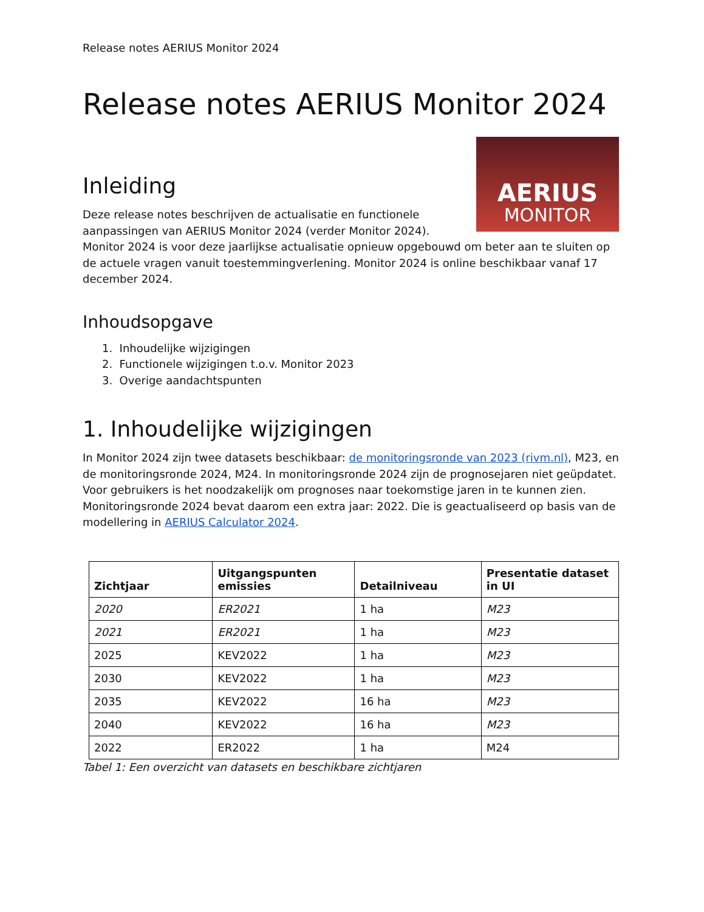Release notes AERIUS Monitor 2024
Release notes AERIUS Monitor 2024
AERIUS
MONITOR
Inleiding
Deze release notes beschrijven de actualisatie en functionele aanpassingen van AERIUS Monitor 2024 (verder Monitor 2024). Monitor 2024 is voor deze jaarlijkse actualisatie opnieuw opgebouwd om beter aan te sluiten op de actuele vragen vanuit toestemmingverlening. Monitor 2024 is online beschikbaar vanaf 17 december 2024.
Inhoudsopgave
1. Inhoudelijke wijzigingen
2. Functionele wijzigingen t.o.v. Monitor 2023
3. Overige aandachtspunten
1. Inhoudelijke wijzigingen
In Monitor 2024 zijn twee datasets beschikbaar: de monitoringsronde van 2023 (rivm.nl), M23, en de monitoringsronde 2024, M24. In monitoringsronde 2024 zijn de prognosejaren niet geüpdatet. Voor gebruikers is het noodzakelijk om prognoses naar toekomstige jaren in te kunnen zien. Monitoringsronde 2024 bevat daarom een extra jaar: 2022. Die is geactualiseerd op basis van de modellering in AERIUS Calculator 2024.
| Zichtjaar | Uitgangspunten emissies | Detailniveau | Presentatie dataset in UI |
| --- | --- | --- | --- |
| 2020 | ER2021 | 1 ha | M23 |
| 2021 | ER2021 | 1 ha | M23 |
| 2025 | KEV2022 | 1 ha | M23 |
| 2030 | KEV2022 | 1 ha | M23 |
| 2035 | KEV2022 | 16 ha | M23 |
| 2040 | KEV2022 | 16 ha | M23 |
| 2022 | ER2022 | 1 ha | M24 |
Tabel 1: Een overzicht van datasets en beschikbare zichtjaren